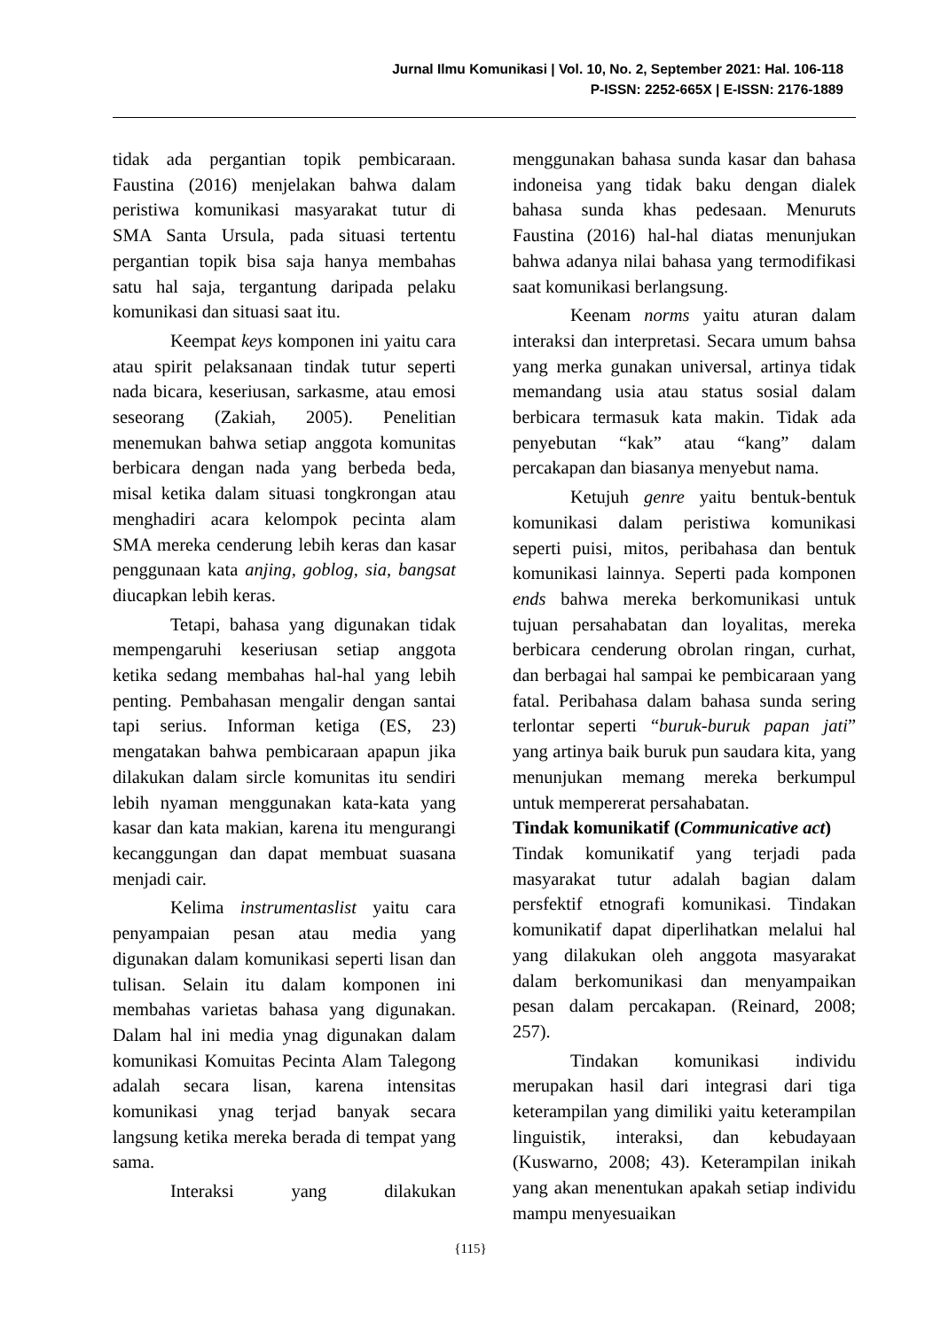Jurnal Ilmu Komunikasi | Vol. 10, No. 2, September 2021: Hal. 106-118
P-ISSN: 2252-665X | E-ISSN: 2176-1889
tidak ada pergantian topik pembicaraan. Faustina (2016) menjelakan bahwa dalam peristiwa komunikasi masyarakat tutur di SMA Santa Ursula, pada situasi tertentu pergantian topik bisa saja hanya membahas satu hal saja, tergantung daripada pelaku komunikasi dan situasi saat itu.
Keempat keys komponen ini yaitu cara atau spirit pelaksanaan tindak tutur seperti nada bicara, keseriusan, sarkasme, atau emosi seseorang (Zakiah, 2005). Penelitian menemukan bahwa setiap anggota komunitas berbicara dengan nada yang berbeda beda, misal ketika dalam situasi tongkrongan atau menghadiri acara kelompok pecinta alam SMA mereka cenderung lebih keras dan kasar penggunaan kata anjing, goblog, sia, bangsat diucapkan lebih keras.
Tetapi, bahasa yang digunakan tidak mempengaruhi keseriusan setiap anggota ketika sedang membahas hal-hal yang lebih penting. Pembahasan mengalir dengan santai tapi serius. Informan ketiga (ES, 23) mengatakan bahwa pembicaraan apapun jika dilakukan dalam sircle komunitas itu sendiri lebih nyaman menggunakan kata-kata yang kasar dan kata makian, karena itu mengurangi kecanggungan dan dapat membuat suasana menjadi cair.
Kelima instrumentaslist yaitu cara penyampaian pesan atau media yang digunakan dalam komunikasi seperti lisan dan tulisan. Selain itu dalam komponen ini membahas varietas bahasa yang digunakan. Dalam hal ini media ynag digunakan dalam komunikasi Komuitas Pecinta Alam Talegong adalah secara lisan, karena intensitas komunikasi ynag terjad banyak secara langsung ketika mereka berada di tempat yang sama.
Interaksi yang dilakukan
menggunakan bahasa sunda kasar dan bahasa indoneisa yang tidak baku dengan dialek bahasa sunda khas pedesaan. Menuruts Faustina (2016) hal-hal diatas menunjukan bahwa adanya nilai bahasa yang termodifikasi saat komunikasi berlangsung.
Keenam norms yaitu aturan dalam interaksi dan interpretasi. Secara umum bahsa yang merka gunakan universal, artinya tidak memandang usia atau status sosial dalam berbicara termasuk kata makin. Tidak ada penyebutan “kak” atau “kang” dalam percakapan dan biasanya menyebut nama.
Ketujuh genre yaitu bentuk-bentuk komunikasi dalam peristiwa komunikasi seperti puisi, mitos, peribahasa dan bentuk komunikasi lainnya. Seperti pada komponen ends bahwa mereka berkomunikasi untuk tujuan persahabatan dan loyalitas, mereka berbicara cenderung obrolan ringan, curhat, dan berbagai hal sampai ke pembicaraan yang fatal. Peribahasa dalam bahasa sunda sering terlontar seperti “buruk-buruk papan jati” yang artinya baik buruk pun saudara kita, yang menunjukan memang mereka berkumpul untuk mempererat persahabatan.
Tindak komunikatif (Communicative act)
Tindak komunikatif yang terjadi pada masyarakat tutur adalah bagian dalam persfektif etnografi komunikasi. Tindakan komunikatif dapat diperlihatkan melalui hal yang dilakukan oleh anggota masyarakat dalam berkomunikasi dan menyampaikan pesan dalam percakapan. (Reinard, 2008; 257).
Tindakan komunikasi individu merupakan hasil dari integrasi dari tiga keterampilan yang dimiliki yaitu keterampilan linguistik, interaksi, dan kebudayaan (Kuswarno, 2008; 43). Keterampilan inikah yang akan menentukan apakah setiap individu mampu menyesuaikan
{115}